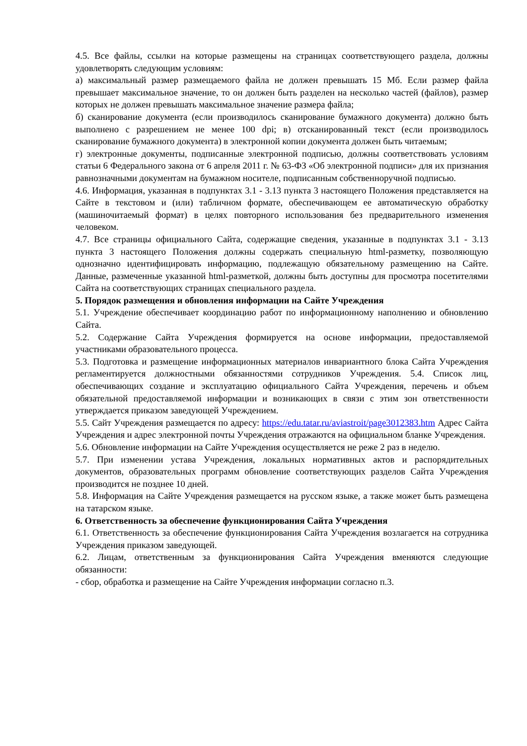4.5. Все файлы, ссылки на которые размещены на страницах соответствующего раздела, должны удовлетворять следующим условиям:
а) максимальный размер размещаемого файла не должен превышать 15 Мб. Если размер файла превышает максимальное значение, то он должен быть разделен на несколько частей (файлов), размер которых не должен превышать максимальное значение размера файла;
б) сканирование документа (если производилось сканирование бумажного документа) должно быть выполнено с разрешением не менее 100 dpi; в) отсканированный текст (если производилось сканирование бумажного документа) в электронной копии документа должен быть читаемым;
г) электронные документы, подписанные электронной подписью, должны соответствовать условиям статьи 6 Федерального закона от 6 апреля 2011 г. № 63-ФЗ «Об электронной подписи» для их признания равнозначными документам на бумажном носителе, подписанным собственноручной подписью.
4.6. Информация, указанная в подпунктах 3.1 - 3.13 пункта 3 настоящего Положения представляется на Сайте в текстовом и (или) табличном формате, обеспечивающем ее автоматическую обработку (машиночитаемый формат) в целях повторного использования без предварительного изменения человеком.
4.7. Все страницы официального Сайта, содержащие сведения, указанные в подпунктах 3.1 - 3.13 пункта 3 настоящего Положения должны содержать специальную html-разметку, позволяющую однозначно идентифицировать информацию, подлежащую обязательному размещению на Сайте. Данные, размеченные указанной html-разметкой, должны быть доступны для просмотра посетителями Сайта на соответствующих страницах специального раздела.
5. Порядок размещения и обновления информации на Сайте Учреждения
5.1. Учреждение обеспечивает координацию работ по информационному наполнению и обновлению Сайта.
5.2. Содержание Сайта Учреждения формируется на основе информации, предоставляемой участниками образовательного процесса.
5.3. Подготовка и размещение информационных материалов инвариантного блока Сайта Учреждения регламентируется должностными обязанностями сотрудников Учреждения. 5.4. Список лиц, обеспечивающих создание и эксплуатацию официального Сайта Учреждения, перечень и объем обязательной предоставляемой информации и возникающих в связи с этим зон ответственности утверждается приказом заведующей Учреждением.
5.5. Сайт Учреждения размещается по адресу: https://edu.tatar.ru/aviastroit/page3012383.htm Адрес Сайта Учреждения и адрес электронной почты Учреждения отражаются на официальном бланке Учреждения.
5.6. Обновление информации на Сайте Учреждения осуществляется не реже 2 раз в неделю.
5.7. При изменении устава Учреждения, локальных нормативных актов и распорядительных документов, образовательных программ обновление соответствующих разделов Сайта Учреждения производится не позднее 10 дней.
5.8. Информация на Сайте Учреждения размещается на русском языке, а также может быть размещена на татарском языке.
6. Ответственность за обеспечение функционирования Сайта Учреждения
6.1. Ответственность за обеспечение функционирования Сайта Учреждения возлагается на сотрудника Учреждения приказом заведующей.
6.2. Лицам, ответственным за функционирования Сайта Учреждения вменяются следующие обязанности:
- сбор, обработка и размещение на Сайте Учреждения информации согласно п.3.